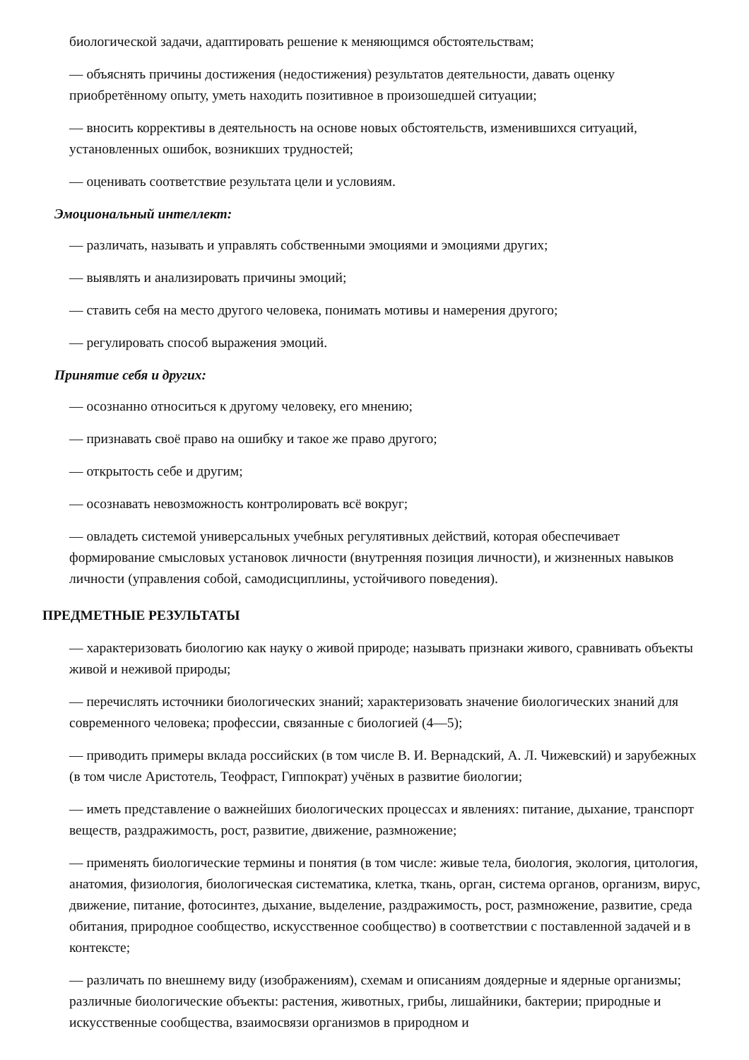биологической задачи, адаптировать решение к меняющимся обстоятельствам;
— объяснять причины достижения (недостижения) результатов деятельности, давать оценку приобретённому опыту, уметь находить позитивное в произошедшей ситуации;
— вносить коррективы в деятельность на основе новых обстоятельств, изменившихся ситуаций, установленных ошибок, возникших трудностей;
— оценивать соответствие результата цели и условиям.
Эмоциональный интеллект:
— различать, называть и управлять собственными эмоциями и эмоциями других;
— выявлять и анализировать причины эмоций;
— ставить себя на место другого человека, понимать мотивы и намерения другого;
— регулировать способ выражения эмоций.
Принятие себя и других:
— осознанно относиться к другому человеку, его мнению;
— признавать своё право на ошибку и такое же право другого;
— открытость себе и другим;
— осознавать невозможность контролировать всё вокруг;
— овладеть системой универсальных учебных регулятивных действий, которая обеспечивает формирование смысловых установок личности (внутренняя позиция личности), и жизненных навыков личности (управления собой, самодисциплины, устойчивого поведения).
ПРЕДМЕТНЫЕ РЕЗУЛЬТАТЫ
— характеризовать биологию как науку о живой природе; называть признаки живого, сравнивать объекты живой и неживой природы;
— перечислять источники биологических знаний; характеризовать значение биологических знаний для современного человека; профессии, связанные с биологией (4—5);
— приводить примеры вклада российских (в том числе В. И. Вернадский, А. Л. Чижевский) и зарубежных (в том числе Аристотель, Теофраст, Гиппократ) учёных в развитие биологии;
— иметь представление о важнейших биологических процессах и явлениях: питание, дыхание, транспорт веществ, раздражимость, рост, развитие, движение, размножение;
— применять биологические термины и понятия (в том числе: живые тела, биология, экология, цитология, анатомия, физиология, биологическая систематика, клетка, ткань, орган, система органов, организм, вирус, движение, питание, фотосинтез, дыхание, выделение, раздражимость, рост, размножение, развитие, среда обитания, природное сообщество, искусственное сообщество) в соответствии с поставленной задачей и в контексте;
— различать по внешнему виду (изображениям), схемам и описаниям доядерные и ядерные организмы; различные биологические объекты: растения, животных, грибы, лишайники, бактерии; природные и искусственные сообщества, взаимосвязи организмов в природном и